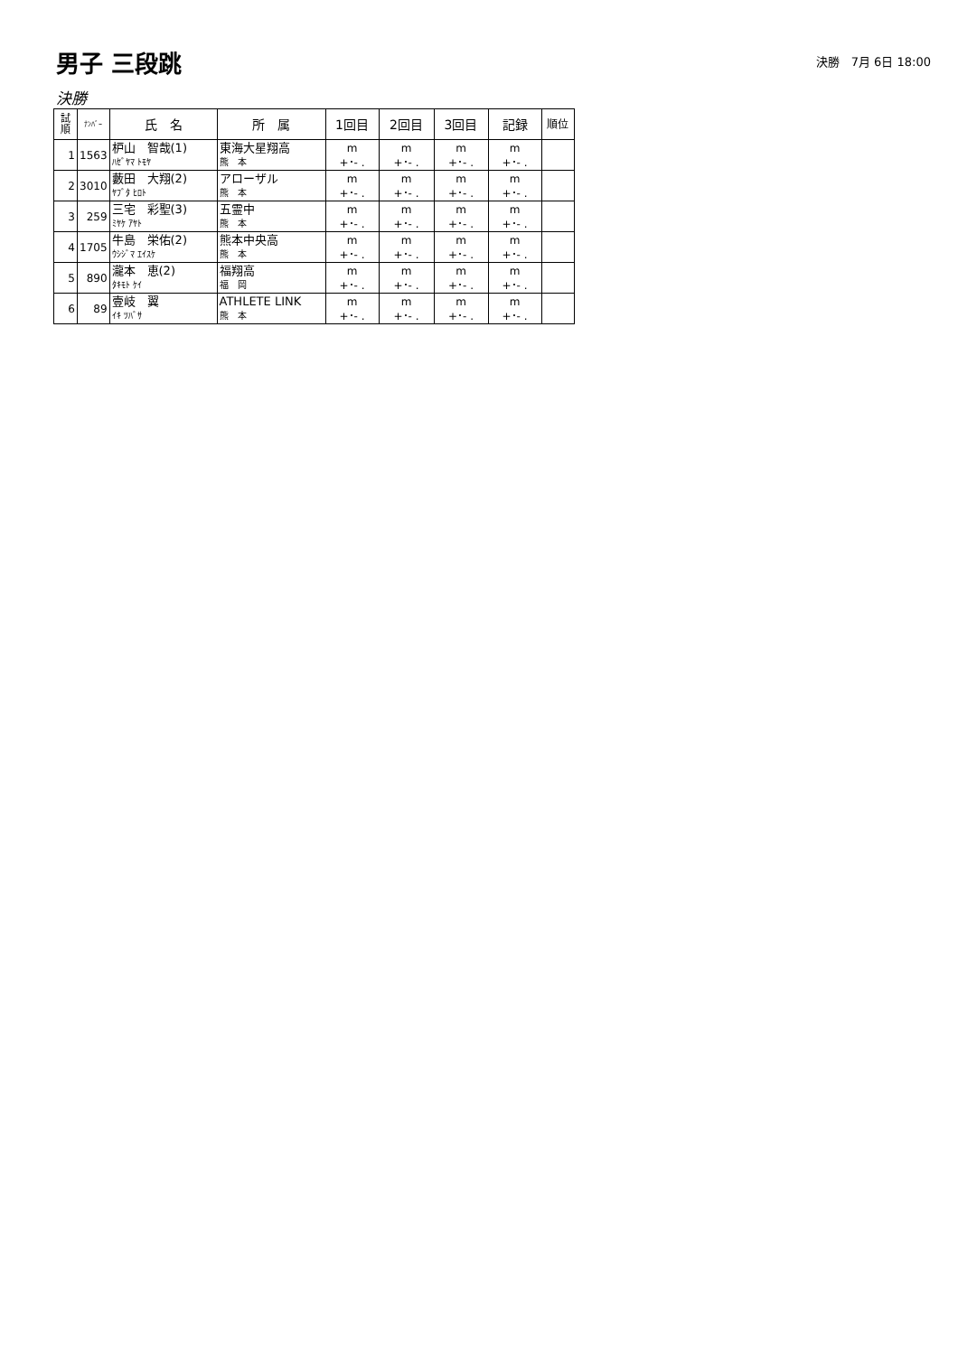男子 三段跳
決勝　7月 6日 18:00
決勝
| 試 順 | ﾅﾝﾊﾞｰ | 氏 名 | 所 属 | 1回目 | 2回目 | 3回目 | 記録 | 順位 |
| --- | --- | --- | --- | --- | --- | --- | --- | --- |
| 1 | 1563 | 枦山 智哉(1) ﾊｾﾞﾔﾏ ﾄﾓﾔ | 東海大星翔高 熊 本 | m +･- . | m +･- . | m +･- . | m +･- . | |
| 2 | 3010 | 藪田 大翔(2) ﾔﾌﾞﾀ ﾋﾛﾄ | アローザル 熊 本 | m +･- . | m +･- . | m +･- . | m +･- . | |
| 3 | 259 | 三宅 彩聖(3) ﾐﾔｹ ｱﾔﾄ | 五霊中 熊 本 | m +･- . | m +･- . | m +･- . | m +･- . | |
| 4 | 1705 | 牛島 栄佑(2) ｳｼｼﾞﾏ ｴｲｽｹ | 熊本中央高 熊 本 | m +･- . | m +･- . | m +･- . | m +･- . | |
| 5 | 890 | 瀧本 恵(2) ﾀｷﾓﾄ ｹｲ | 福翔高 福 岡 | m +･- . | m +･- . | m +･- . | m +･- . | |
| 6 | 89 | 壹岐 翼 ｲｷ ﾂﾊﾞｻ | ATHLETE LINK 熊 本 | m +･- . | m +･- . | m +･- . | m +･- . | |